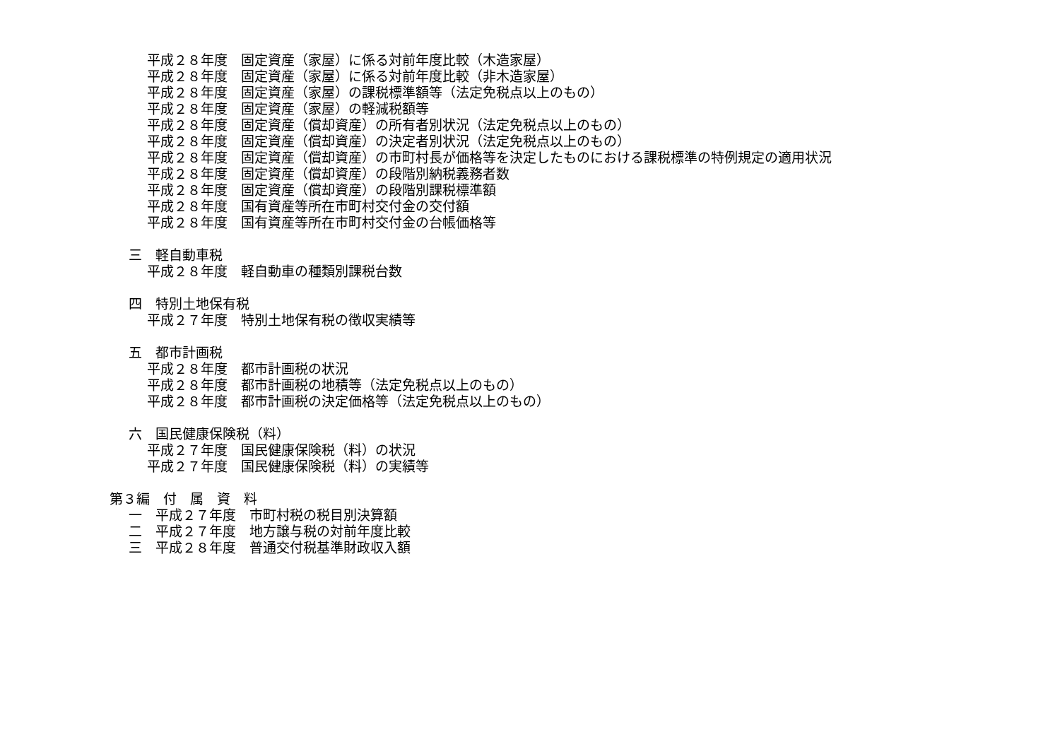平成２８年度　固定資産（家屋）に係る対前年度比較（木造家屋）
平成２８年度　固定資産（家屋）に係る対前年度比較（非木造家屋）
平成２８年度　固定資産（家屋）の課税標準額等（法定免税点以上のもの）
平成２８年度　固定資産（家屋）の軽減税額等
平成２８年度　固定資産（償却資産）の所有者別状況（法定免税点以上のもの）
平成２８年度　固定資産（償却資産）の決定者別状況（法定免税点以上のもの）
平成２８年度　固定資産（償却資産）の市町村長が価格等を決定したものにおける課税標準の特例規定の適用状況
平成２８年度　固定資産（償却資産）の段階別納税義務者数
平成２８年度　固定資産（償却資産）の段階別課税標準額
平成２８年度　国有資産等所在市町村交付金の交付額
平成２８年度　国有資産等所在市町村交付金の台帳価格等
三　軽自動車税
平成２８年度　軽自動車の種類別課税台数
四　特別土地保有税
平成２７年度　特別土地保有税の徴収実績等
五　都市計画税
平成２８年度　都市計画税の状況
平成２８年度　都市計画税の地積等（法定免税点以上のもの）
平成２８年度　都市計画税の決定価格等（法定免税点以上のもの）
六　国民健康保険税（料）
平成２７年度　国民健康保険税（料）の状況
平成２７年度　国民健康保険税（料）の実績等
第３編　付　属　資　料
一　平成２７年度　市町村税の税目別決算額
二　平成２７年度　地方譲与税の対前年度比較
三　平成２８年度　普通交付税基準財政収入額